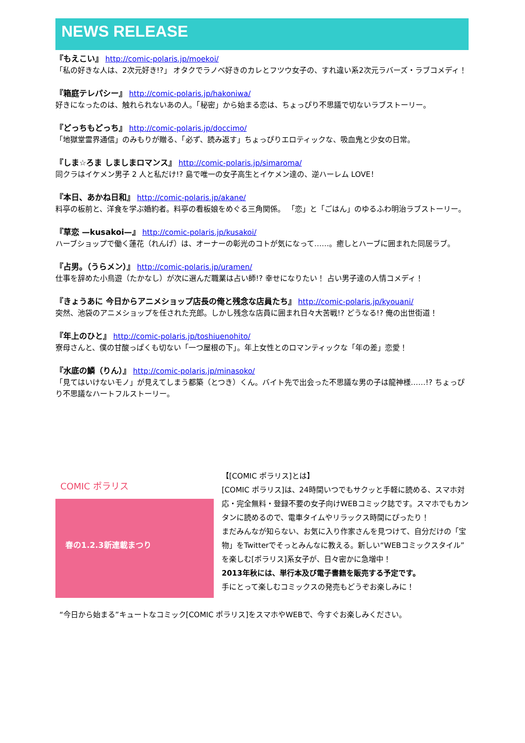NEWS RELEASE
『もえこい』 http://comic-polaris.jp/moekoi/
「私の好きな人は、2次元好き!?」 オタクでラノベ好きのカレとフツウ女子の、すれ違い系2次元ラバーズ・ラブコメディ！
『箱庭テレパシー』 http://comic-polaris.jp/hakoniwa/
好きになったのは、触れられないあの人。「秘密」から始まる恋は、ちょっぴり不思議で切ないラブストーリー。
『どっちもどっち』 http://comic-polaris.jp/doccimo/
「地獄堂霊界通信」のみもりが贈る、「必ず、読み返す」ちょっぴりエロティックな、吸血鬼と少女の日常。
『しま☆ろま しましまロマンス』 http://comic-polaris.jp/simaroma/
同クラはイケメン男子 2 人と私だけ!? 島で唯一の女子高生とイケメン達の、逆ハーレム LOVE！
『本日、あかね日和』 http://comic-polaris.jp/akane/
料亭の板前と、洋食を学ぶ婚約者。料亭の看板娘をめぐる三角関係。 「恋」と「ごはん」のゆるふわ明治ラブストーリー。
『草恋 —kusakoi—』 http://comic-polaris.jp/kusakoi/
ハーブショップで働く蓮花（れんげ）は、オーナーの彰光のコトが気になって……。癒しとハーブに囲まれた同居ラブ。
『占男。（うらメン）』 http://comic-polaris.jp/uramen/
仕事を辞めた小鳥遊（たかなし）が次に選んだ職業は占い師!? 幸せになりたい！ 占い男子達の人情コメディ！
『きょうあに 今日からアニメショップ店長の俺と残念な店員たち』 http://comic-polaris.jp/kyouani/
突然、池袋のアニメショップを任された充郎。しかし残念な店員に囲まれ日々大苦戦!? どうなる!? 俺の出世街道！
『年上のひと』 http://comic-polaris.jp/toshiuenohito/
寮母さんと、僕の甘酸っぱくも切ない「一つ屋根の下」。年上女性とのロマンティックな「年の差」恋愛！
『水底の鱗（りん）』 http://comic-polaris.jp/minasoko/
「見てはいけないモノ」が見えてしまう都築（とつき）くん。バイト先で出会った不思議な男の子は龍神様……!? ちょっぴり不思議なハートフルストーリー。
COMIC ポラリス
春の1.2.3新連載まつり
【[COMIC ポラリス]とは】
[COMIC ポラリス]は、24時間いつでもサクッと手軽に読める、スマホ対応・完全無料・登録不要の女子向けWEBコミック誌です。スマホでもカンタンに読めるので、電車タイムやリラックス時間にぴったり！
まだみんなが知らない、お気に入り作家さんを見つけて、自分だけの「宝物」をTwitterでそっとみんなに教える。新しい“WEBコミックスタイル”を楽しむ[ポラリス]系女子が、日々密かに急増中！
2013年秋には、単行本及び電子書籍を販売する予定です。
手にとって楽しむコミックスの発売もどうぞお楽しみに！
“今日から始まる”キュートなコミック[COMIC ポラリス]をスマホやWEBで、今すぐお楽しみください。